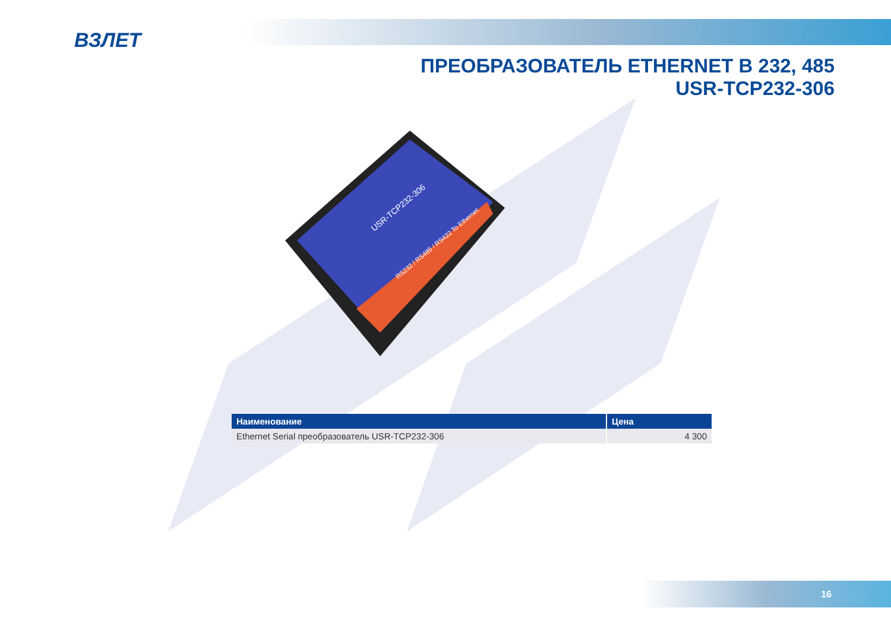ВЗЛЕТ
ПРЕОБРАЗОВАТЕЛЬ ETHERNET В 232, 485
USR-TCP232-306
USR-TCP232-306
RS232 / RS485 / RS422 To Ethernet
| Наименование | Цена |
| --- | --- |
| Ethernet Serial преобразователь USR-TCP232-306 | 4 300 |
16